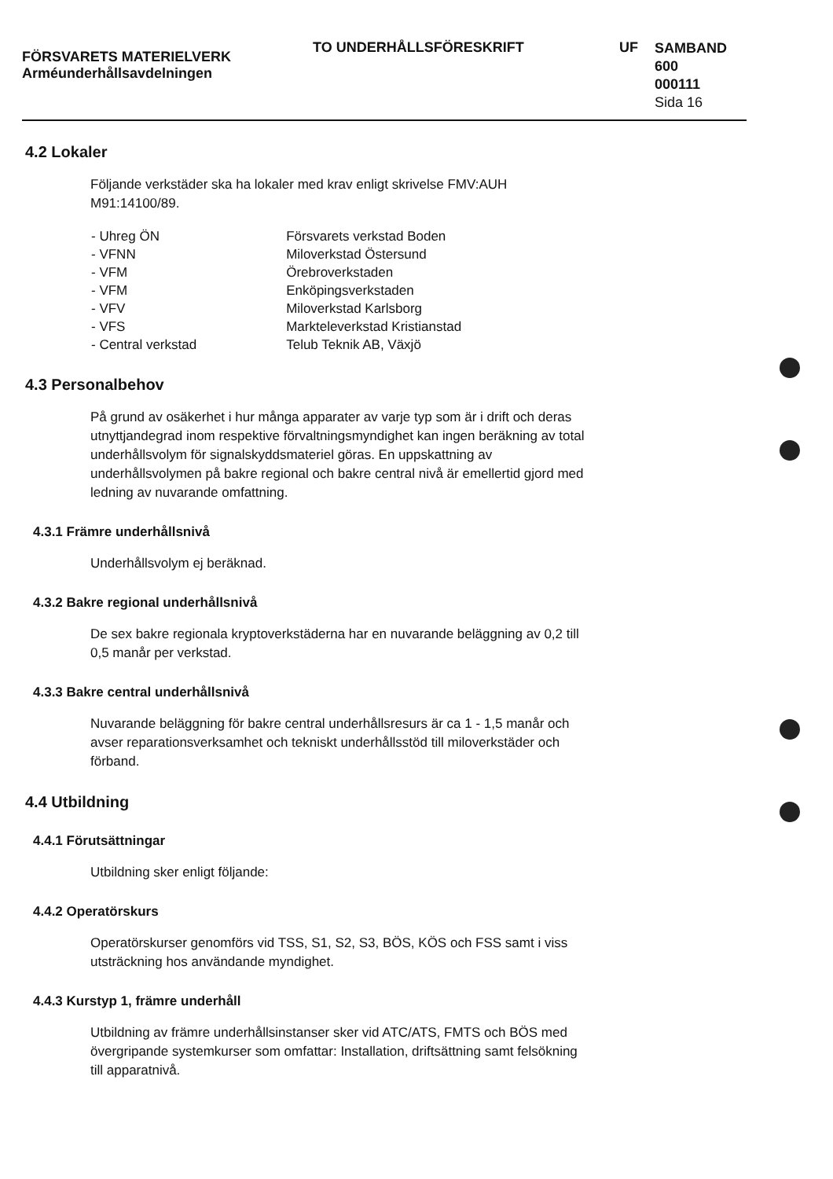FÖRSVARETS MATERIELVERK
Arméunderhållsavdelningen
TO UNDERHÅLLSFÖRESKRIFT UF
SAMBAND
600
000111
Sida 16
4.2 Lokaler
Följande verkstäder ska ha lokaler med krav enligt skrivelse FMV:AUH M91:14100/89.
| - Uhreg ÖN | Försvarets verkstad Boden |
| - VFNN | Miloverkstad Östersund |
| - VFM | Örebroverkstaden |
| - VFM | Enköpingsverkstaden |
| - VFV | Miloverkstad Karlsborg |
| - VFS | Markteleverkstad Kristianstad |
| - Central verkstad | Telub Teknik AB, Växjö |
4.3 Personalbehov
På grund av osäkerhet i hur många apparater av varje typ som är i drift och deras utnyttjandegrad inom respektive förvaltningsmyndighet kan ingen beräkning av total underhållsvolym för signalskyddsmateriel göras. En uppskattning av underhållsvolymen på bakre regional och bakre central nivå är emellertid gjord med ledning av nuvarande omfattning.
4.3.1 Främre underhållsnivå
Underhållsvolym ej beräknad.
4.3.2 Bakre regional underhållsnivå
De sex bakre regionala kryptoverkstäderna har en nuvarande beläggning av 0,2 till 0,5 manår per verkstad.
4.3.3 Bakre central underhållsnivå
Nuvarande beläggning för bakre central underhållsresurs är ca 1 - 1,5 manår och avser reparationsverksamhet och tekniskt underhållsstöd till miloverkstäder och förband.
4.4 Utbildning
4.4.1 Förutsättningar
Utbildning sker enligt följande:
4.4.2 Operatörskurs
Operatörskurser genomförs vid TSS, S1, S2, S3, BÖS, KÖS och FSS samt i viss utsträckning hos användande myndighet.
4.4.3 Kurstyp 1, främre underhåll
Utbildning av främre underhållsinstanser sker vid ATC/ATS, FMTS och BÖS med övergripande systemkurser som omfattar: Installation, driftsättning samt felsökning till apparatnivå.